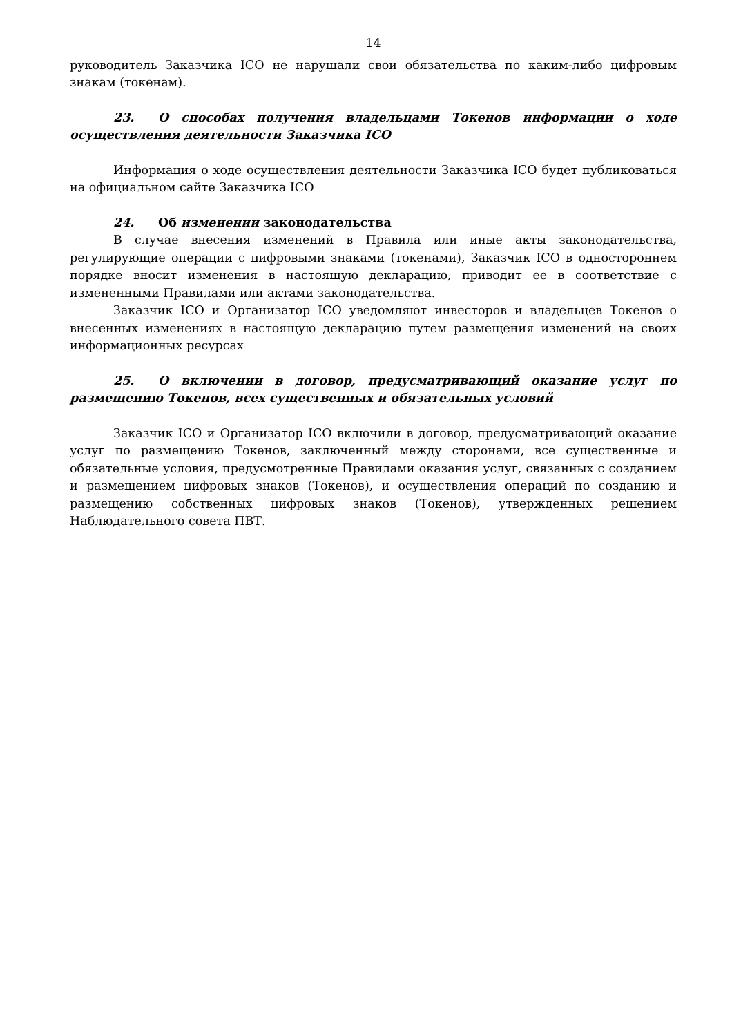14
руководитель Заказчика ICO не нарушали свои обязательства по каким-либо цифровым знакам (токенам).
23. О способах получения владельцами Токенов информации о ходе осуществления деятельности Заказчика ICO
Информация о ходе осуществления деятельности Заказчика ICO будет публиковаться на официальном сайте Заказчика ICO
24. Об изменении законодательства
В случае внесения изменений в Правила или иные акты законодательства, регулирующие операции с цифровыми знаками (токенами), Заказчик ICO в одностороннем порядке вносит изменения в настоящую декларацию, приводит ее в соответствие с измененными Правилами или актами законодательства.
Заказчик ICO и Организатор ICO уведомляют инвесторов и владельцев Токенов о внесенных изменениях в настоящую декларацию путем размещения изменений на своих информационных ресурсах
25. О включении в договор, предусматривающий оказание услуг по размещению Токенов, всех существенных и обязательных условий
Заказчик ICO и Организатор ICO включили в договор, предусматривающий оказание услуг по размещению Токенов, заключенный между сторонами, все существенные и обязательные условия, предусмотренные Правилами оказания услуг, связанных с созданием и размещением цифровых знаков (Токенов), и осуществления операций по созданию и размещению собственных цифровых знаков (Токенов), утвержденных решением Наблюдательного совета ПВТ.